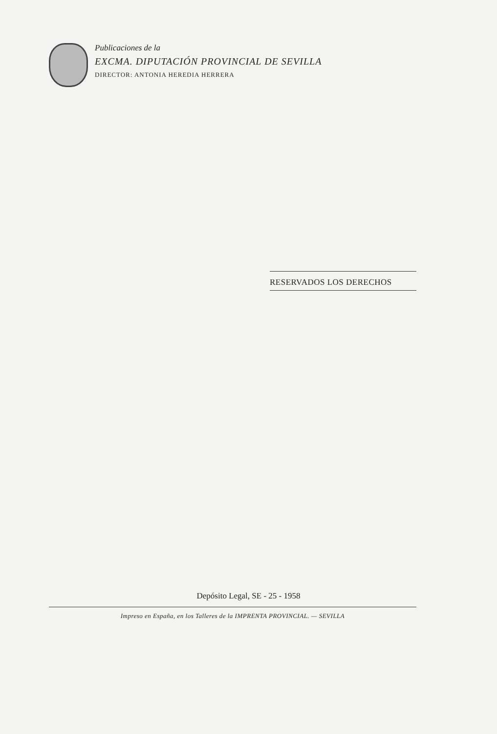Publicaciones de la
EXCMA. DIPUTACIÓN PROVINCIAL DE SEVILLA
DIRECTOR: ANTONIA HEREDIA HERRERA
RESERVADOS LOS DERECHOS
Depósito Legal, SE - 25 - 1958
Impreso en España, en los Talleres de la IMPRENTA PROVINCIAL. — SEVILLA